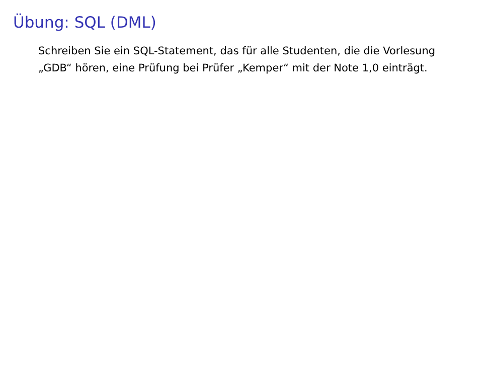Übung: SQL (DML)
Schreiben Sie ein SQL-Statement, das für alle Studenten, die die Vorlesung „GDB“ hören, eine Prüfung bei Prüfer „Kemper“ mit der Note 1,0 einträgt.